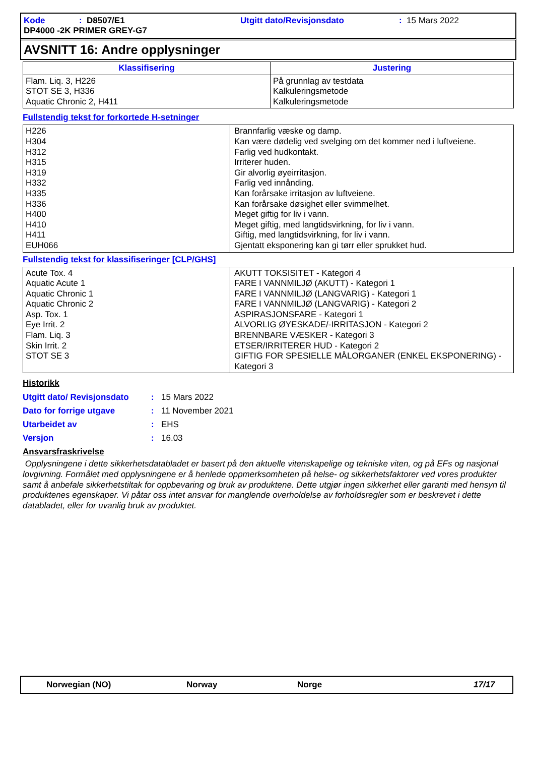Kode: D8507/E1 Utgitt dato/Revisjonsdato: 15 Mars 2022
DP4000 -2K PRIMER GREY-G7
AVSNITT 16: Andre opplysninger
| Klassifisering | Justering |
| --- | --- |
| Flam. Liq. 3, H226 STOT SE 3, H336 Aquatic Chronic 2, H411 | På grunnlag av testdata Kalkuleringsmetode Kalkuleringsmetode |
Fullstendig tekst for forkortede H-setninger
| H226 H304 H312 H315 H319 H332 H335 H336 H400 H410 H411 EUH066 | Brannfarlig væske og damp. Kan være dødelig ved svelging om det kommer ned i luftveiene. Farlig ved hudkontakt. Irriterer huden. Gir alvorlig øyeirritasjon. Farlig ved innånding. Kan forårsake irritasjon av luftveiene. Kan forårsake døsighet eller svimmelhet. Meget giftig for liv i vann. Meget giftig, med langtidsvirkning, for liv i vann. Giftig, med langtidsvirkning, for liv i vann. Gjentatt eksponering kan gi tørr eller sprukket hud. |
Fullstendig tekst for klassifiseringer [CLP/GHS]
| Acute Tox. 4 Aquatic Acute 1 Aquatic Chronic 1 Aquatic Chronic 2 Asp. Tox. 1 Eye Irrit. 2 Flam. Liq. 3 Skin Irrit. 2 STOT SE 3 | AKUTT TOKSISITET - Kategori 4 FARE I VANNMILJØ (AKUTT) - Kategori 1 FARE I VANNMILJØ (LANGVARIG) - Kategori 1 FARE I VANNMILJØ (LANGVARIG) - Kategori 2 ASPIRASJONSFARE - Kategori 1 ALVORLIG ØYESKADE/-IRRITASJON - Kategori 2 BRENNBARE VÆSKER - Kategori 3 ETSER/IRRITERER HUD - Kategori 2 GIFTIG FOR SPESIELLE MÅLORGANER (ENKEL EKSPONERING) - Kategori 3 |
Historikk
Utgitt dato/ Revisjonsdato: 15 Mars 2022
Dato for forrige utgave: 11 November 2021
Utarbeidet av: EHS
Versjon: 16.03
Ansvarsfraskrivelse
Opplysningene i dette sikkerhetsdatabladet er basert på den aktuelle vitenskapelige og tekniske viten, og på EFs og nasjonal lovgivning. Formålet med opplysningene er å henlede oppmerksomheten på helse- og sikkerhetsfaktorer ved vores produkter samt å anbefale sikkerhetstiltak for oppbevaring og bruk av produktene. Dette utgjør ingen sikkerhet eller garanti med hensyn til produktenes egenskaper. Vi påtar oss intet ansvar for manglende overholdelse av forholdsregler som er beskrevet i dette databladet, eller for uvanlig bruk av produktet.
Norwegian (NO) Norway Norge 17/17